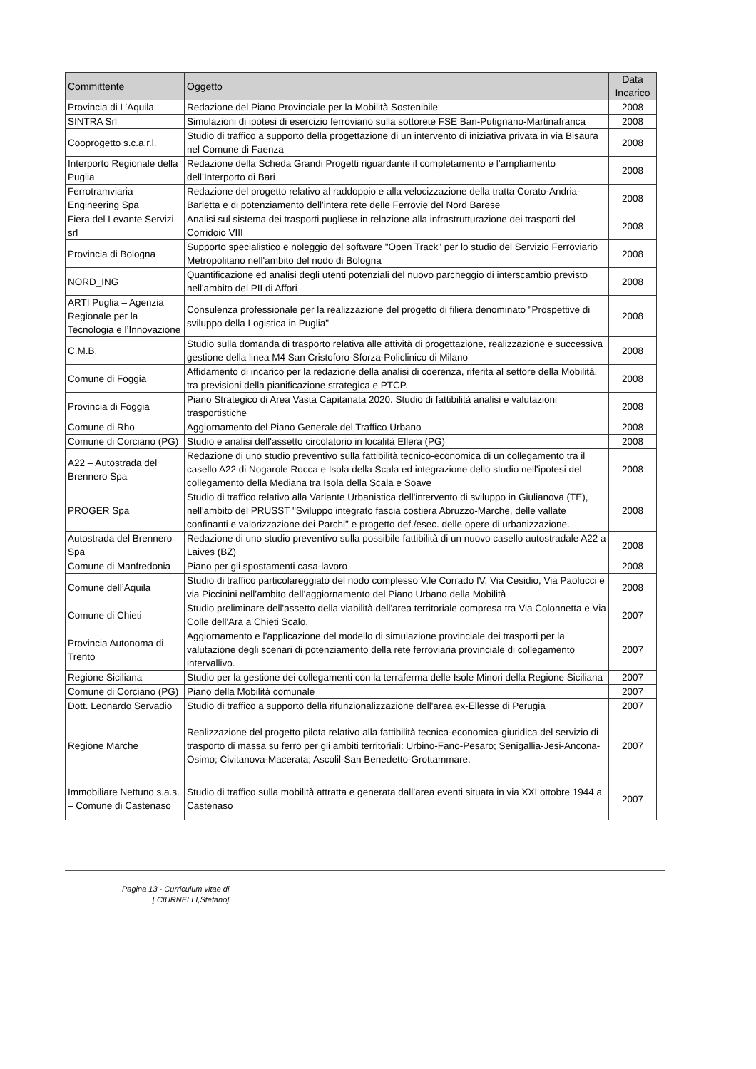| Committente | Oggetto | Data Incarico |
| --- | --- | --- |
| Provincia di L’Aquila | Redazione del Piano Provinciale per la Mobilità Sostenibile | 2008 |
| SINTRA Srl | Simulazioni di ipotesi di esercizio ferroviario sulla sottorete FSE Bari-Putignano-Martinafranca | 2008 |
| Cooprogetto s.c.a.r.l. | Studio di traffico a supporto della progettazione di un intervento di iniziativa privata in via Bisaura nel Comune di Faenza | 2008 |
| Interporto Regionale della Puglia | Redazione della Scheda Grandi Progetti riguardante il completamento e l’ampliamento dell’Interporto di Bari | 2008 |
| Ferrotramviaria Engineering Spa | Redazione del progetto relativo al raddoppio e alla velocizzazione della tratta Corato-Andria-Barletta e di potenziamento dell'intera rete delle Ferrovie del Nord Barese | 2008 |
| Fiera del Levante Servizi srl | Analisi sul sistema dei trasporti pugliese in relazione alla infrastrutturazione dei trasporti del Corridoio VIII | 2008 |
| Provincia di Bologna | Supporto specialistico e noleggio del software "Open Track" per lo studio del Servizio Ferroviario Metropolitano nell'ambito del nodo di Bologna | 2008 |
| NORD_ING | Quantificazione ed analisi degli utenti potenziali del nuovo parcheggio di interscambio previsto nell'ambito del PII di Affori | 2008 |
| ARTI Puglia – Agenzia Regionale per la Tecnologia e l’Innovazione | Consulenza professionale per la realizzazione del progetto di filiera denominato "Prospettive di sviluppo della Logistica in Puglia" | 2008 |
| C.M.B. | Studio sulla domanda di trasporto relativa alle attività di progettazione, realizzazione e successiva gestione della linea M4 San Cristoforo-Sforza-Policlinico di Milano | 2008 |
| Comune di Foggia | Affidamento di incarico per la redazione della analisi di coerenza, riferita al settore della Mobilità, tra previsioni della pianificazione strategica e PTCP. | 2008 |
| Provincia di Foggia | Piano Strategico di Area Vasta Capitanata 2020. Studio di fattibilità analisi e valutazioni trasportistiche | 2008 |
| Comune di Rho | Aggiornamento del Piano Generale del Traffico Urbano | 2008 |
| Comune di Corciano (PG) | Studio e analisi dell'assetto circolatorio in località Ellera (PG) | 2008 |
| A22 – Autostrada del Brennero Spa | Redazione di uno studio preventivo sulla fattibilità tecnico-economica di un collegamento tra il casello A22 di Nogarole Rocca e Isola della Scala ed integrazione dello studio nell'ipotesi del collegamento della Mediana tra Isola della Scala e Soave | 2008 |
| PROGER Spa | Studio di traffico relativo alla Variante Urbanistica dell'intervento di sviluppo in Giulianova (TE), nell'ambito del PRUSST "Sviluppo integrato fascia costiera Abruzzo-Marche, delle vallate confinanti e valorizzazione dei Parchi" e progetto def./esec. delle opere di urbanizzazione. | 2008 |
| Autostrada del Brennero Spa | Redazione di uno studio preventivo sulla possibile fattibilità di un nuovo casello autostradale A22 a Laives (BZ) | 2008 |
| Comune di Manfredonia | Piano per gli spostamenti casa-lavoro | 2008 |
| Comune dell’Aquila | Studio di traffico particolareggiato del nodo complesso V.le Corrado IV, Via Cesidio, Via Paolucci e via Piccinini nell’ambito dell’aggiornamento del Piano Urbano della Mobilità | 2008 |
| Comune di Chieti | Studio preliminare dell'assetto della viabilità dell'area territoriale compresa tra Via Colonnetta e Via Colle dell'Ara a Chieti Scalo. | 2007 |
| Provincia Autonoma di Trento | Aggiornamento e l’applicazione del modello di simulazione provinciale dei trasporti per la valutazione degli scenari di potenziamento della rete ferroviaria provinciale di collegamento intervallivo. | 2007 |
| Regione Siciliana | Studio per la gestione dei collegamenti con la terraferma delle Isole Minori della Regione Siciliana | 2007 |
| Comune di Corciano (PG) | Piano della Mobilità comunale | 2007 |
| Dott. Leonardo Servadio | Studio di traffico a supporto della rifunzionalizzazione dell'area ex-Ellesse di Perugia | 2007 |
| Regione Marche | Realizzazione del progetto pilota relativo alla fattibilità tecnica-economica-giuridica del servizio di trasporto di massa su ferro per gli ambiti territoriali: Urbino-Fano-Pesaro; Senigallia-Jesi-Ancona-Osimo; Civitanova-Macerata; Ascolil-San Benedetto-Grottammare. | 2007 |
| Immobiliare Nettuno s.a.s. – Comune di Castenaso | Studio di traffico sulla mobilità attratta e generata dall’area eventi situata in via XXI ottobre 1944 a Castenaso | 2007 |
Pagina 13 - Curriculum vitae di
[ CIURNELLI,Stefano]